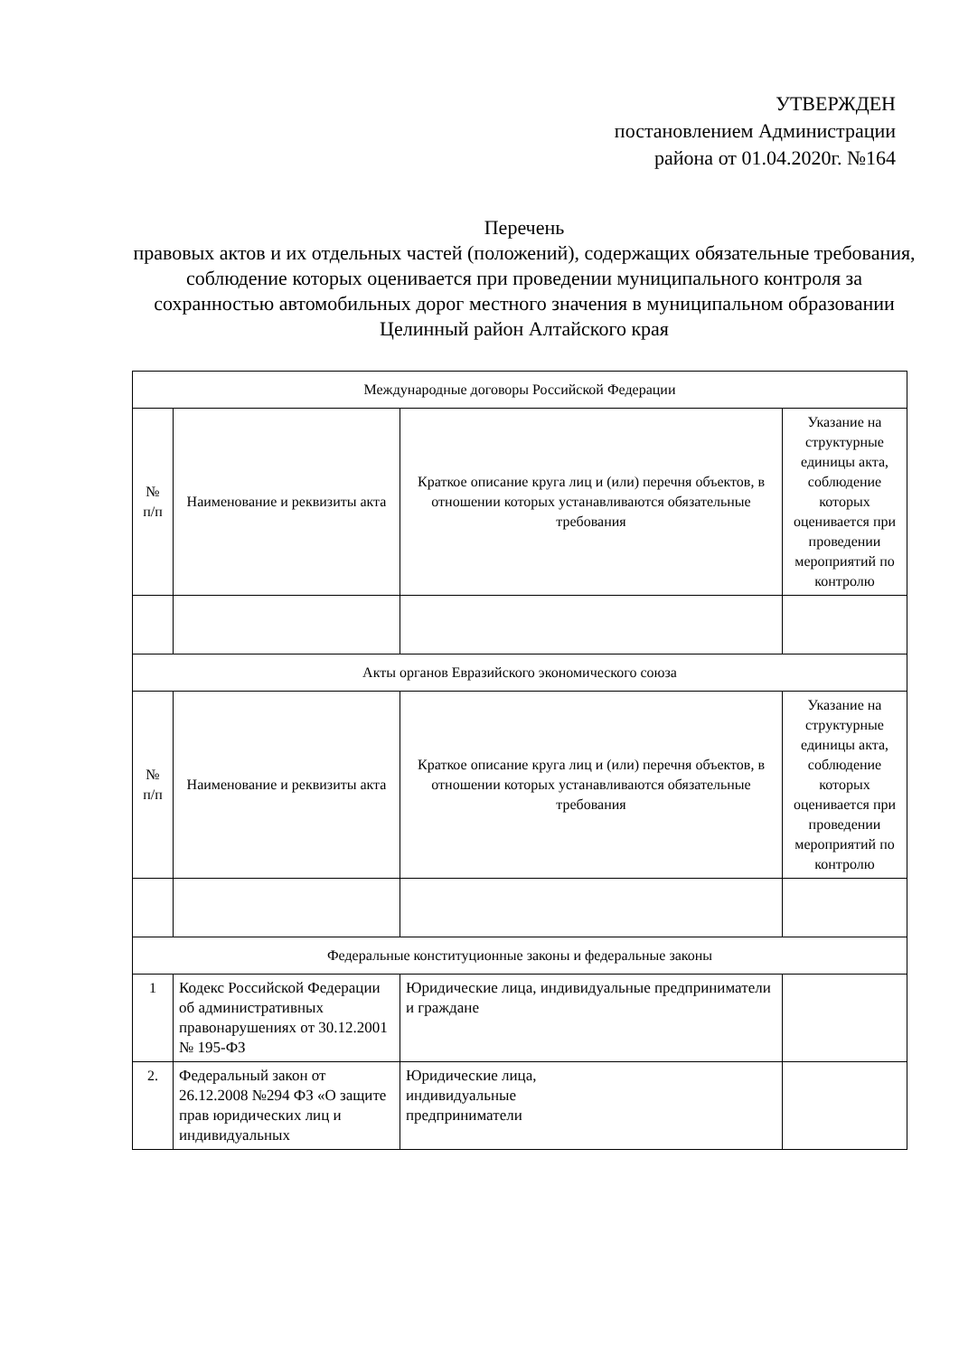УТВЕРЖДЕН
постановлением Администрации
района от 01.04.2020г. №164
Перечень
правовых актов и их отдельных частей (положений), содержащих обязательные требования, соблюдение которых оценивается при проведении муниципального контроля за сохранностью автомобильных дорог местного значения в муниципальном образовании Целинный район Алтайского края
| Международные договоры Российской Федерации | | | |
| № п/п | Наименование и реквизиты акта | Краткое описание круга лиц и (или) перечня объектов, в отношении которых устанавливаются обязательные требования | Указание на структурные единицы акта, соблюдение которых оценивается при проведении мероприятий по контролю |
| Акты органов Евразийского экономического союза | | | |
| № п/п | Наименование и реквизиты акта | Краткое описание круга лиц и (или) перечня объектов, в отношении которых устанавливаются обязательные требования | Указание на структурные единицы акта, соблюдение которых оценивается при проведении мероприятий по контролю |
| Федеральные конституционные законы и федеральные законы | | | |
| 1 | Кодекс Российской Федерации об административных правонарушениях от 30.12.2001 № 195-ФЗ | Юридические лица, индивидуальные предприниматели и граждане | |
| 2. | Федеральный закон от 26.12.2008 №294 ФЗ «О защите прав юридических лиц и индивидуальных | Юридические лица, индивидуальные предприниматели | |